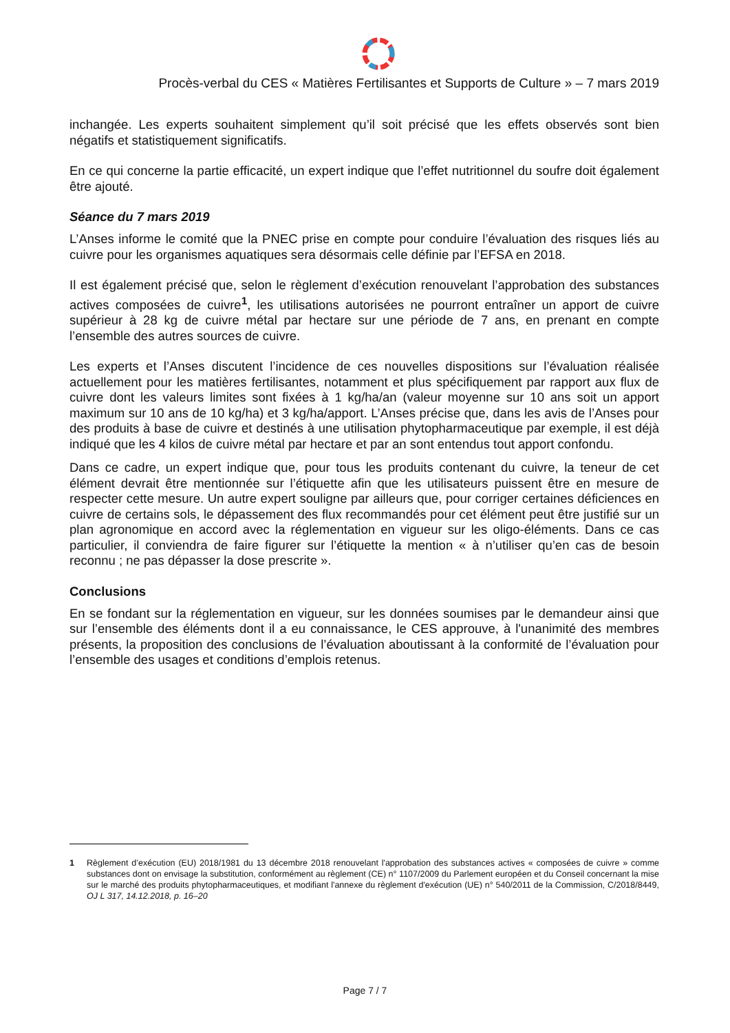Procès-verbal du CES « Matières Fertilisantes et Supports de Culture » – 7 mars 2019
inchangée. Les experts souhaitent simplement qu’il soit précisé que les effets observés sont bien négatifs et statistiquement significatifs.
En ce qui concerne la partie efficacité, un expert indique que l’effet nutritionnel du soufre doit également être ajouté.
Séance du 7 mars 2019
L’Anses informe le comité que la PNEC prise en compte pour conduire l’évaluation des risques liés au cuivre pour les organismes aquatiques sera désormais celle définie par l’EFSA en 2018.
Il est également précisé que, selon le règlement d’exécution renouvelant l’approbation des substances actives composées de cuivre<sup>1</sup>, les utilisations autorisées ne pourront entraîner un apport de cuivre supérieur à 28 kg de cuivre métal par hectare sur une période de 7 ans, en prenant en compte l’ensemble des autres sources de cuivre.
Les experts et l’Anses discutent l’incidence de ces nouvelles dispositions sur l’évaluation réalisée actuellement pour les matières fertilisantes, notamment et plus spécifiquement par rapport aux flux de cuivre dont les valeurs limites sont fixées à 1 kg/ha/an (valeur moyenne sur 10 ans soit un apport maximum sur 10 ans de 10 kg/ha) et 3 kg/ha/apport. L’Anses précise que, dans les avis de l’Anses pour des produits à base de cuivre et destinés à une utilisation phytopharmaceutique par exemple, il est déjà indiqué que les 4 kilos de cuivre métal par hectare et par an sont entendus tout apport confondu.
Dans ce cadre, un expert indique que, pour tous les produits contenant du cuivre, la teneur de cet élément devrait être mentionnée sur l’étiquette afin que les utilisateurs puissent être en mesure de respecter cette mesure. Un autre expert souligne par ailleurs que, pour corriger certaines déficiences en cuivre de certains sols, le dépassement des flux recommandés pour cet élément peut être justifié sur un plan agronomique en accord avec la réglementation en vigueur sur les oligo-éléments. Dans ce cas particulier, il conviendra de faire figurer sur l’étiquette la mention « à n’utiliser qu’en cas de besoin reconnu ; ne pas dépasser la dose prescrite ».
Conclusions
En se fondant sur la réglementation en vigueur, sur les données soumises par le demandeur ainsi que sur l’ensemble des éléments dont il a eu connaissance, le CES approuve, à l'unanimité des membres présents, la proposition des conclusions de l’évaluation aboutissant à la conformité de l’évaluation pour l’ensemble des usages et conditions d’emplois retenus.
1 Règlement d’exécution (EU) 2018/1981 du 13 décembre 2018 renouvelant l'approbation des substances actives « composées de cuivre » comme substances dont on envisage la substitution, conformément au règlement (CE) n° 1107/2009 du Parlement européen et du Conseil concernant la mise sur le marché des produits phytopharmaceutiques, et modifiant l'annexe du règlement d'exécution (UE) n° 540/2011 de la Commission, C/2018/8449, OJ L 317, 14.12.2018, p. 16–20
Page 7 / 7